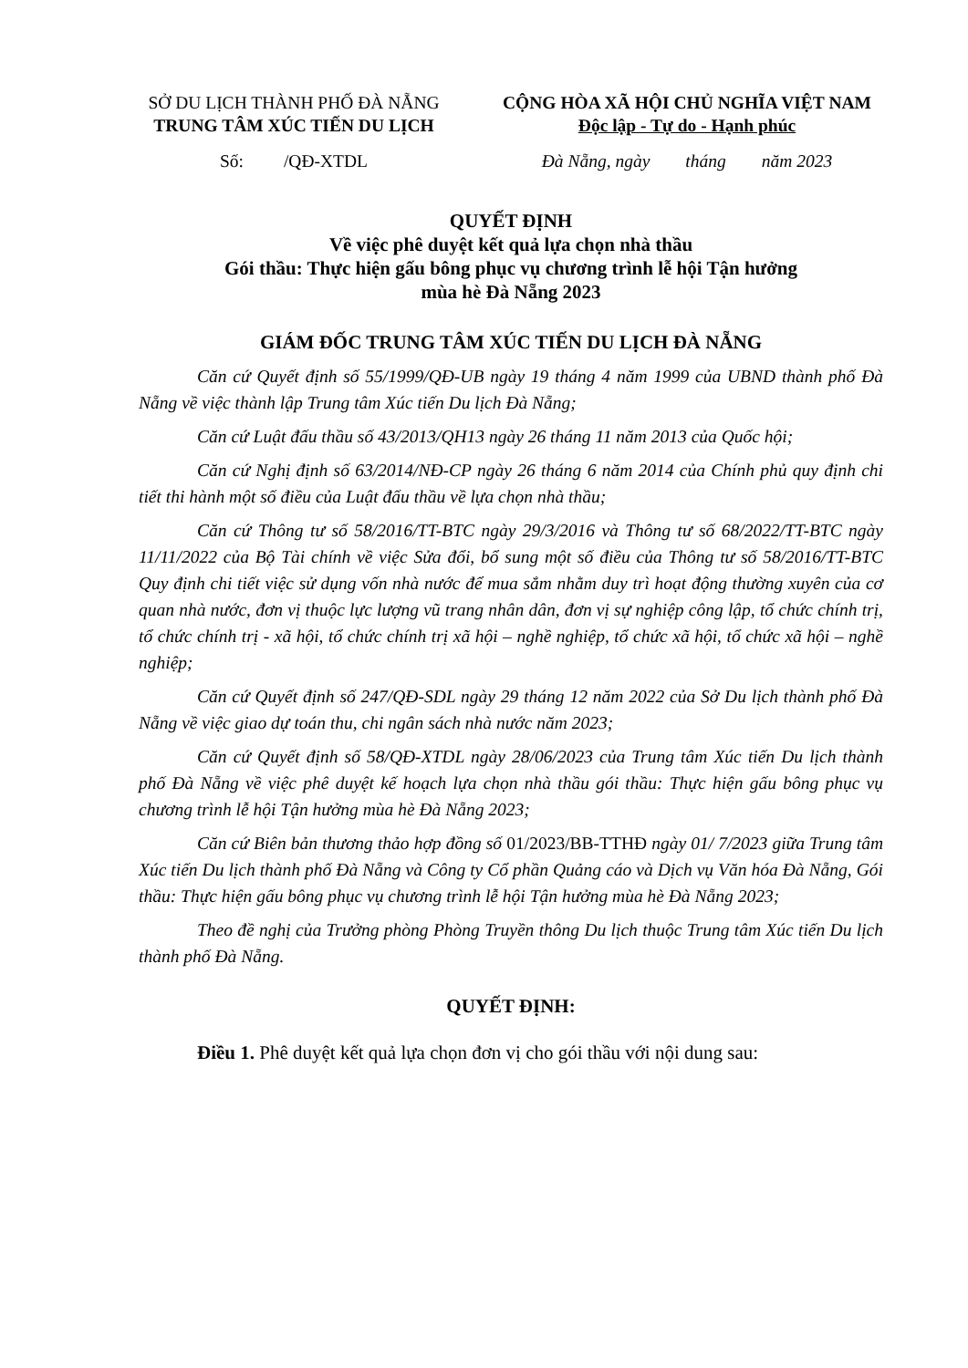SỞ DU LỊCH THÀNH PHỐ ĐÀ NẴNG
TRUNG TÂM XÚC TIẾN DU LỊCH
Số: /QĐ-XTDL
CỘNG HÒA XÃ HỘI CHỦ NGHĨA VIỆT NAM
Độc lập - Tự do - Hạnh phúc
Đà Nẵng, ngày tháng năm 2023
QUYẾT ĐỊNH
Về việc phê duyệt kết quả lựa chọn nhà thầu
Gói thầu: Thực hiện gấu bông phục vụ chương trình lễ hội Tận hưởng
mùa hè Đà Nẵng 2023
GIÁM ĐỐC TRUNG TÂM XÚC TIẾN DU LỊCH ĐÀ NẴNG
Căn cứ Quyết định số 55/1999/QĐ-UB ngày 19 tháng 4 năm 1999 của UBND thành phố Đà Nẵng về việc thành lập Trung tâm Xúc tiến Du lịch Đà Nẵng;
Căn cứ Luật đấu thầu số 43/2013/QH13 ngày 26 tháng 11 năm 2013 của Quốc hội;
Căn cứ Nghị định số 63/2014/NĐ-CP ngày 26 tháng 6 năm 2014 của Chính phủ quy định chi tiết thi hành một số điều của Luật đấu thầu về lựa chọn nhà thầu;
Căn cứ Thông tư số 58/2016/TT-BTC ngày 29/3/2016 và Thông tư số 68/2022/TT-BTC ngày 11/11/2022 của Bộ Tài chính về việc Sửa đổi, bổ sung một số điều của Thông tư số 58/2016/TT-BTC Quy định chi tiết việc sử dụng vốn nhà nước để mua sắm nhằm duy trì hoạt động thường xuyên của cơ quan nhà nước, đơn vị thuộc lực lượng vũ trang nhân dân, đơn vị sự nghiệp công lập, tổ chức chính trị, tổ chức chính trị - xã hội, tổ chức chính trị xã hội – nghề nghiệp, tổ chức xã hội, tổ chức xã hội – nghề nghiệp;
Căn cứ Quyết định số 247/QĐ-SDL ngày 29 tháng 12 năm 2022 của Sở Du lịch thành phố Đà Nẵng về việc giao dự toán thu, chi ngân sách nhà nước năm 2023;
Căn cứ Quyết định số 58/QĐ-XTDL ngày 28/06/2023 của Trung tâm Xúc tiến Du lịch thành phố Đà Nẵng về việc phê duyệt kế hoạch lựa chọn nhà thầu gói thầu: Thực hiện gấu bông phục vụ chương trình lễ hội Tận hưởng mùa hè Đà Nẵng 2023;
Căn cứ Biên bản thương thảo hợp đồng số 01/2023/BB-TTHĐ ngày 01/ 7/2023 giữa Trung tâm Xúc tiến Du lịch thành phố Đà Nẵng và Công ty Cổ phần Quảng cáo và Dịch vụ Văn hóa Đà Nẵng, Gói thầu: Thực hiện gấu bông phục vụ chương trình lễ hội Tận hưởng mùa hè Đà Nẵng 2023;
Theo đề nghị của Trưởng phòng Phòng Truyền thông Du lịch thuộc Trung tâm Xúc tiến Du lịch thành phố Đà Nẵng.
QUYẾT ĐỊNH:
Điều 1. Phê duyệt kết quả lựa chọn đơn vị cho gói thầu với nội dung sau: